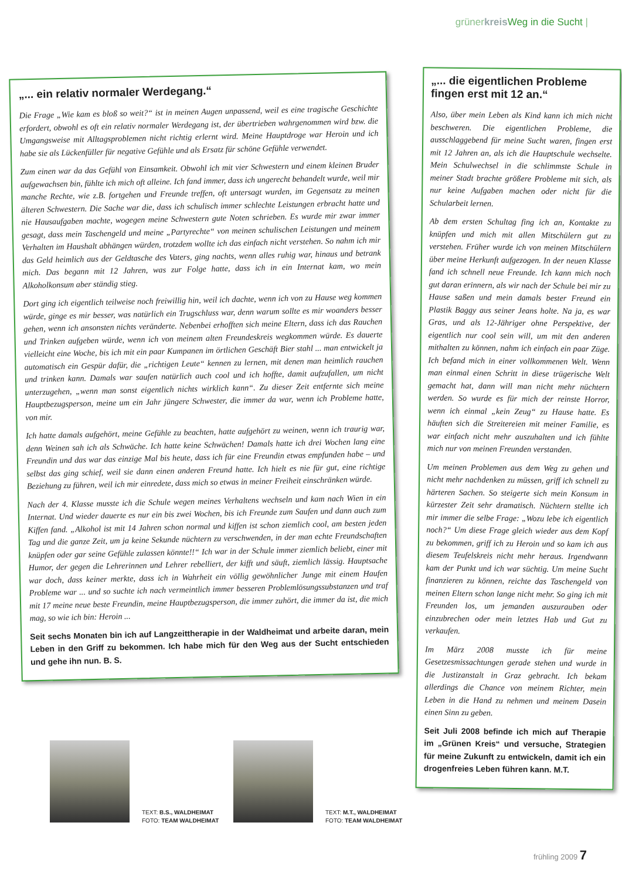grünerkreis Weg in die Sucht |
„... ein relativ normaler Werdegang.“
Die Frage „Wie kam es bloß so weit?“ ist in meinen Augen unpassend, weil es eine tragische Geschichte erfordert, obwohl es oft ein relativ normaler Werdegang ist, der übertrieben wahrgenommen wird bzw. die Umgangsweise mit Alltagsproblemen nicht richtig erlernt wird. Meine Hauptdroge war Heroin und ich habe sie als Lückenfüller für negative Gefühle und als Ersatz für schöne Gefühle verwendet.
Zum einen war da das Gefühl von Einsamkeit. Obwohl ich mit vier Schwestern und einem kleinen Bruder aufgewachsen bin, fühlte ich mich oft alleine. Ich fand immer, dass ich ungerecht behandelt wurde, weil mir manche Rechte, wie z.B. fortgehen und Freunde treffen, oft untersagt wurden, im Gegensatz zu meinen älteren Schwestern. Die Sache war die, dass ich schulisch immer schlechte Leistungen erbracht hatte und nie Hausaufgaben machte, wogegen meine Schwestern gute Noten schrieben. Es wurde mir zwar immer gesagt, dass mein Taschengeld und meine „Partyrechte“ von meinen schulischen Leistungen und meinem Verhalten im Haushalt abhängen würden, trotzdem wollte ich das einfach nicht verstehen. So nahm ich mir das Geld heimlich aus der Geldtasche des Vaters, ging nachts, wenn alles ruhig war, hinaus und betrank mich. Das begann mit 12 Jahren, was zur Folge hatte, dass ich in ein Internat kam, wo mein Alkoholkonsum aber ständig stieg.
Dort ging ich eigentlich teilweise noch freiwillig hin, weil ich dachte, wenn ich von zu Hause weg kommen würde, ginge es mir besser, was natürlich ein Trugschluss war, denn warum sollte es mir woanders besser gehen, wenn ich ansonsten nichts veränderte. Nebenbei erhofften sich meine Eltern, dass ich das Rauchen und Trinken aufgeben würde, wenn ich von meinem alten Freundeskreis wegkommen würde. Es dauerte vielleicht eine Woche, bis ich mit ein paar Kumpanen im örtlichen Geschäft Bier stahl ... man entwickelt ja automatisch ein Gespür dafür, die „richtigen Leute“ kennen zu lernen, mit denen man heimlich rauchen und trinken kann. Damals war saufen natürlich auch cool und ich hoffte, damit aufzufallen, um nicht unterzugehen, „wenn man sonst eigentlich nichts wirklich kann“. Zu dieser Zeit entfernte sich meine Hauptbezugsperson, meine um ein Jahr jüngere Schwester, die immer da war, wenn ich Probleme hatte, von mir.
Ich hatte damals aufgehört, meine Gefühle zu beachten, hatte aufgehört zu weinen, wenn ich traurig war, denn Weinen sah ich als Schwäche. Ich hatte keine Schwächen! Damals hatte ich drei Wochen lang eine Freundin und das war das einzige Mal bis heute, dass ich für eine Freundin etwas empfunden habe – und selbst das ging schief, weil sie dann einen anderen Freund hatte. Ich hielt es nie für gut, eine richtige Beziehung zu führen, weil ich mir einredete, dass mich so etwas in meiner Freiheit einschränken würde.
Nach der 4. Klasse musste ich die Schule wegen meines Verhaltens wechseln und kam nach Wien in ein Internat. Und wieder dauerte es nur ein bis zwei Wochen, bis ich Freunde zum Saufen und dann auch zum Kiffen fand. „Alkohol ist mit 14 Jahren schon normal und kiffen ist schon ziemlich cool, am besten jeden Tag und die ganze Zeit, um ja keine Sekunde nüchtern zu verschwenden, in der man echte Freundschaften knüpfen oder gar seine Gefühle zulassen könnte!!“ Ich war in der Schule immer ziemlich beliebt, einer mit Humor, der gegen die Lehrerinnen und Lehrer rebelliert, der kifft und säuft, ziemlich lässig. Hauptsache war doch, dass keiner merkte, dass ich in Wahrheit ein völlig gewöhnlicher Junge mit einem Haufen Probleme war ... und so suchte ich nach vermeintlich immer besseren Problemlösungssubstanzen und traf mit 17 meine neue beste Freundin, meine Hauptbezugsperson, die immer zuhört, die immer da ist, die mich mag, so wie ich bin: Heroin ...
Seit sechs Monaten bin ich auf Langzeittherapie in der Waldheimat und arbeite daran, mein Leben in den Griff zu bekommen. Ich habe mich für den Weg aus der Sucht entschieden und gehe ihn nun. B. S.
„... die eigentlichen Probleme fingen erst mit 12 an.“
Also, über mein Leben als Kind kann ich mich nicht beschweren. Die eigentlichen Probleme, die ausschlaggebend für meine Sucht waren, fingen erst mit 12 Jahren an, als ich die Hauptschule wechselte. Mein Schulwechsel in die schlimmste Schule in meiner Stadt brachte größere Probleme mit sich, als nur keine Aufgaben machen oder nicht für die Schularbeit lernen.
Ab dem ersten Schultag fing ich an, Kontakte zu knüpfen und mich mit allen Mitschülern gut zu verstehen. Früher wurde ich von meinen Mitschülern über meine Herkunft aufgezogen. In der neuen Klasse fand ich schnell neue Freunde. Ich kann mich noch gut daran erinnern, als wir nach der Schule bei mir zu Hause saßen und mein damals bester Freund ein Plastik Baggy aus seiner Jeans holte. Na ja, es war Gras, und als 12-Jähriger ohne Perspektive, der eigentlich nur cool sein will, um mit den anderen mithalten zu können, nahm ich einfach ein paar Züge. Ich befand mich in einer vollkommenen Welt. Wenn man einmal einen Schritt in diese trügerische Welt gemacht hat, dann will man nicht mehr nüchtern werden. So wurde es für mich der reinste Horror, wenn ich einmal „kein Zeug“ zu Hause hatte. Es häuften sich die Streitereien mit meiner Familie, es war einfach nicht mehr auszuhalten und ich fühlte mich nur von meinen Freunden verstanden.
Um meinen Problemen aus dem Weg zu gehen und nicht mehr nachdenken zu müssen, griff ich schnell zu härteren Sachen. So steigerte sich mein Konsum in kürzester Zeit sehr dramatisch. Nüchtern stellte ich mir immer die selbe Frage: „Wozu lebe ich eigentlich noch?“ Um diese Frage gleich wieder aus dem Kopf zu bekommen, griff ich zu Heroin und so kam ich aus diesem Teufelskreis nicht mehr heraus. Irgendwann kam der Punkt und ich war süchtig. Um meine Sucht finanzieren zu können, reichte das Taschengeld von meinen Eltern schon lange nicht mehr. So ging ich mit Freunden los, um jemanden auszurauben oder einzubrechen oder mein letztes Hab und Gut zu verkaufen.
Im März 2008 musste ich für meine Gesetzesmissachtungen gerade stehen und wurde in die Justizanstalt in Graz gebracht. Ich bekam allerdings die Chance von meinem Richter, mein Leben in die Hand zu nehmen und meinem Dasein einen Sinn zu geben.
Seit Juli 2008 befinde ich mich auf Therapie im „Grünen Kreis“ und versuche, Strategien für meine Zukunft zu entwickeln, damit ich ein drogenfreies Leben führen kann. M.T.
TEXT: B.S., WALDHEIMAT
FOTO: TEAM WALDHEIMAT
TEXT: M.T., WALDHEIMAT
FOTO: TEAM WALDHEIMAT
frühling 2009 7